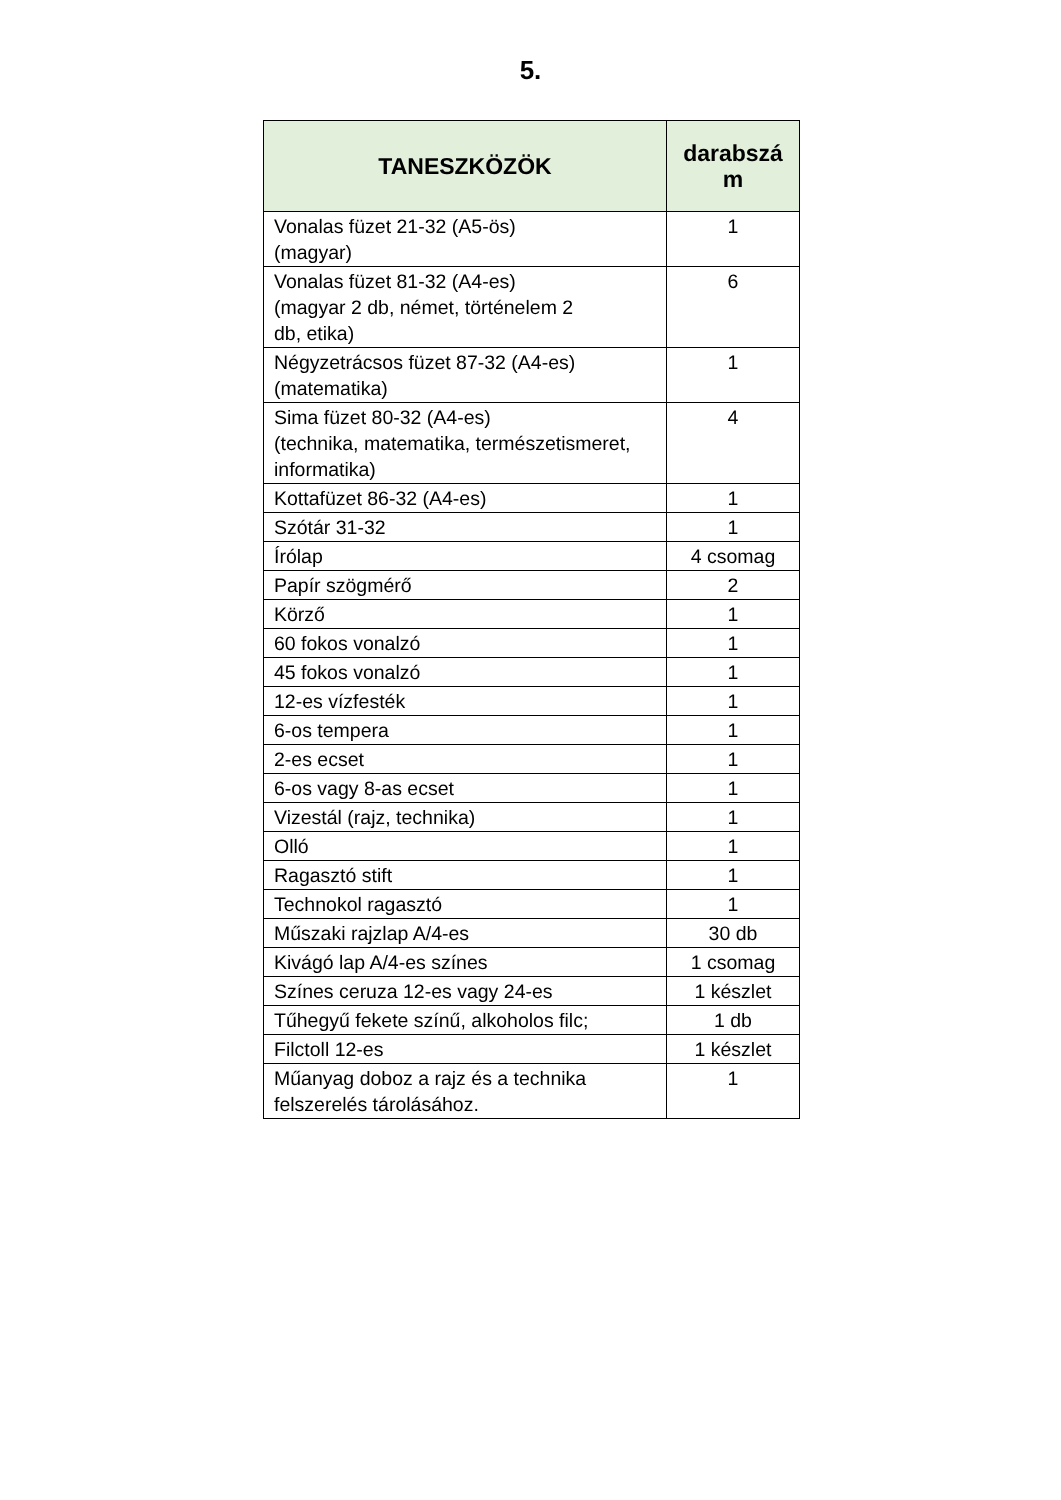5.
| TANESZKÖZÖK | darabszá m |
| --- | --- |
| Vonalas füzet 21-32 (A5-ös) (magyar) | 1 |
| Vonalas füzet 81-32 (A4-es) (magyar 2 db, német, történelem 2 db, etika) | 6 |
| Négyzetrácsos füzet 87-32 (A4-es) (matematika) | 1 |
| Sima füzet 80-32 (A4-es) (technika, matematika, természetismeret, informatika) | 4 |
| Kottafüzet 86-32 (A4-es) | 1 |
| Szótár 31-32 | 1 |
| Írólap | 4 csomag |
| Papír szögmérő | 2 |
| Körző | 1 |
| 60 fokos vonalzó | 1 |
| 45 fokos vonalzó | 1 |
| 12-es vízfesték | 1 |
| 6-os tempera | 1 |
| 2-es ecset | 1 |
| 6-os vagy 8-as ecset | 1 |
| Vizestál (rajz, technika) | 1 |
| Olló | 1 |
| Ragasztó stift | 1 |
| Technokol ragasztó | 1 |
| Műszaki rajzlap A/4-es | 30 db |
| Kivágó lap A/4-es színes | 1 csomag |
| Színes ceruza 12-es vagy 24-es | 1 készlet |
| Tűhegyű fekete színű, alkoholos filc; | 1 db |
| Filctoll 12-es | 1 készlet |
| Műanyag doboz a rajz és a technika felszerelés tárolásához. | 1 |